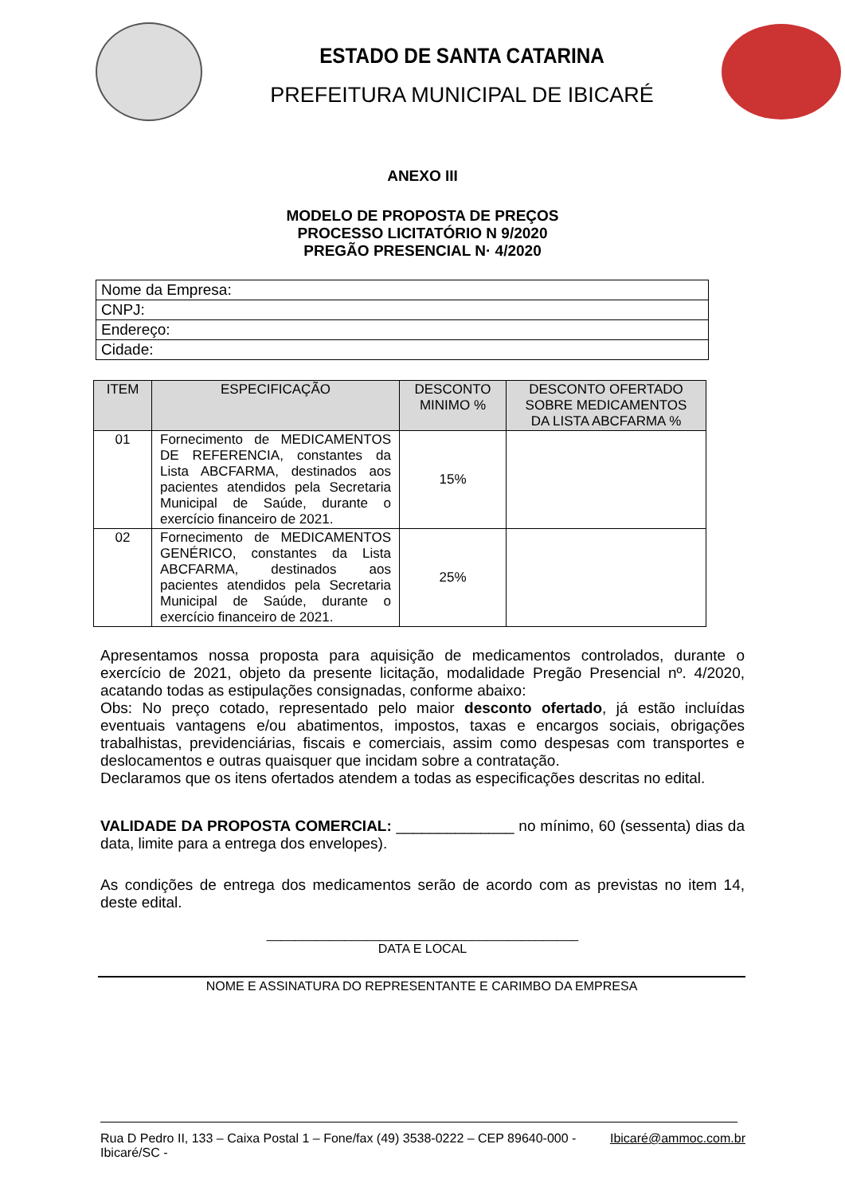ESTADO DE SANTA CATARINA
PREFEITURA MUNICIPAL DE IBICARÉ
ANEXO III
MODELO DE PROPOSTA DE PREÇOS
PROCESSO LICITATÓRIO N 9/2020
PREGÃO PRESENCIAL N· 4/2020
| Nome da Empresa: |
| CNPJ: |
| Endereço: |
| Cidade: |
| ITEM | ESPECIFICAÇÃO | DESCONTO MINIMO % | DESCONTO OFERTADO SOBRE MEDICAMENTOS DA LISTA ABCFARMA % |
| --- | --- | --- | --- |
| 01 | Fornecimento de MEDICAMENTOS DE REFERENCIA, constantes da Lista ABCFARMA, destinados aos pacientes atendidos pela Secretaria Municipal de Saúde, durante o exercício financeiro de 2021. | 15% | |
| 02 | Fornecimento de MEDICAMENTOS GENÉRICO, constantes da Lista ABCFARMA, destinados aos pacientes atendidos pela Secretaria Municipal de Saúde, durante o exercício financeiro de 2021. | 25% | |
Apresentamos nossa proposta para aquisição de medicamentos controlados, durante o exercício de 2021, objeto da presente licitação, modalidade Pregão Presencial nº. 4/2020, acatando todas as estipulações consignadas, conforme abaixo:
Obs: No preço cotado, representado pelo maior desconto ofertado, já estão incluídas eventuais vantagens e/ou abatimentos, impostos, taxas e encargos sociais, obrigações trabalhistas, previdenciárias, fiscais e comerciais, assim como despesas com transportes e deslocamentos e outras quaisquer que incidam sobre a contratação.
Declaramos que os itens ofertados atendem a todas as especificações descritas no edital.
VALIDADE DA PROPOSTA COMERCIAL: ______________ no mínimo, 60 (sessenta) dias da data, limite para a entrega dos envelopes).
As condições de entrega dos medicamentos serão de acordo com as previstas no item 14, deste edital.
____________________________________________
DATA E LOCAL
NOME E ASSINATURA DO REPRESENTANTE E CARIMBO DA EMPRESA
Rua D Pedro II, 133 – Caixa Postal 1 – Fone/fax (49) 3538-0222 – CEP 89640-000 - Ibicaré/SC - Ibicaré@ammoc.com.br